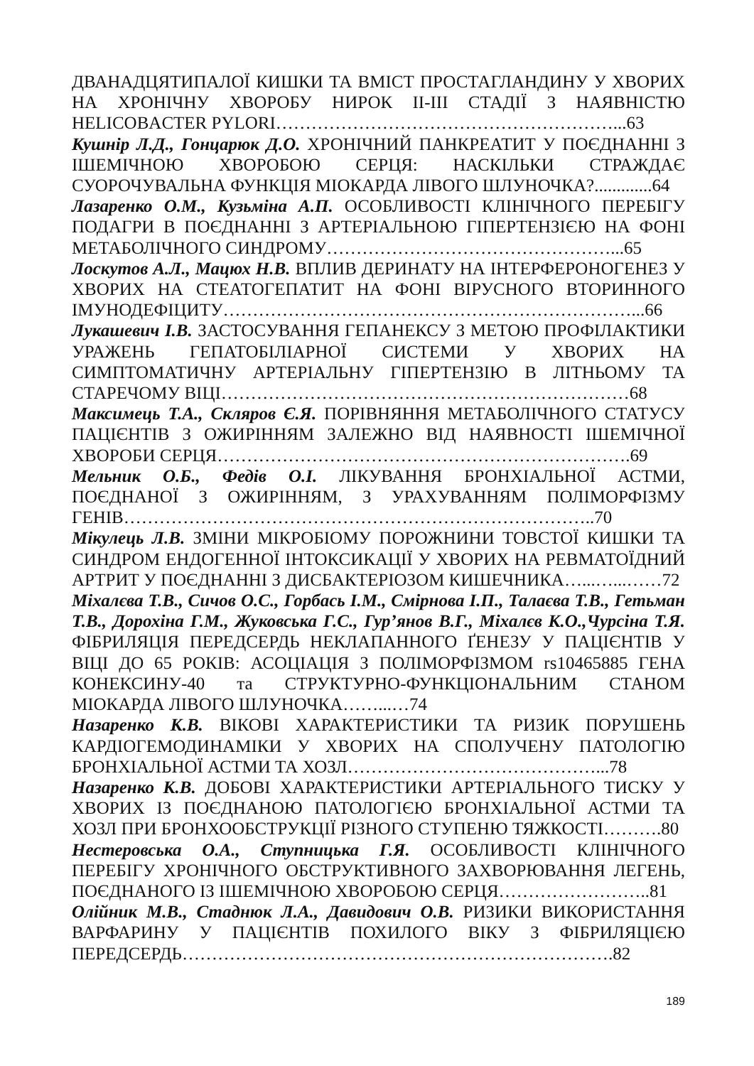ДВАНАДЦЯТИПАЛОЇ КИШКИ ТА ВМІСТ ПРОСТАГЛАНДИНУ У ХВОРИХ НА ХРОНІЧНУ ХВОРОБУ НИРОК II-III СТАДІЇ З НАЯВНІСТЮ HELICOBACTER PYLORI…………………………………………………...63
Кушнір Л.Д., Гонцарюк Д.О. ХРОНІЧНИЙ ПАНКРЕАТИТ У ПОЄДНАННІ З ІШЕМІЧНОЮ ХВОРОБОЮ СЕРЦЯ: НАСКІЛЬКИ СТРАЖДАЄ СУОРОЧУВАЛЬНА ФУНКЦІЯ МІОКАРДА ЛІВОГО ШЛУНОЧКА?.............64
Лазаренко О.М., Кузьміна А.П. ОСОБЛИВОСТІ КЛІНІЧНОГО ПЕРЕБІГУ ПОДАГРИ В ПОЄДНАННІ З АРТЕРІАЛЬНОЮ ГІПЕРТЕНЗІЄЮ НА ФОНІ МЕТАБОЛІЧНОГО СИНДРОМУ…………………………………………...65
Лоскутов А.Л., Мацюх Н.В. ВПЛИВ ДЕРИНАТУ НА ІНТЕРФЕРОНОГЕНЕЗ У ХВОРИХ НА СТЕАТОГЕПАТИТ НА ФОНІ ВІРУСНОГО ВТОРИННОГО ІМУНОДЕФІЦИТУ……………………………………………………………...66
Лукашевич І.В. ЗАСТОСУВАННЯ ГЕПАНЕКСУ З МЕТОЮ ПРОФІЛАКТИКИ УРАЖЕНЬ ГЕПАТОБІЛІАРНОЇ СИСТЕМИ У ХВОРИХ НА СИМПТОМАТИЧНУ АРТЕРІАЛЬНУ ГІПЕРТЕНЗІЮ В ЛІТНЬОМУ ТА СТАРЕЧОМУ ВІЦІ……………………………………………………………68
Максимець Т.А., Скляров Є.Я. ПОРІВНЯННЯ МЕТАБОЛІЧНОГО СТАТУСУ ПАЦІЄНТІВ З ОЖИРІННЯМ ЗАЛЕЖНО ВІД НАЯВНОСТІ ІШЕМІЧНОЇ ХВОРОБИ СЕРЦЯ…………………………………………………………….69
Мельник О.Б., Федів О.І. ЛІКУВАННЯ БРОНХІАЛЬНОЇ АСТМИ, ПОЄДНАНОЇ З ОЖИРІННЯМ, З УРАХУВАННЯМ ПОЛІМОРФІЗМУ ГЕНІВ……………………………………………………………………..70
Мікулець Л.В. ЗМІНИ МІКРОБІОМУ ПОРОЖНИНИ ТОВСТОЇ КИШКИ ТА СИНДРОМ ЕНДОГЕННОЇ ІНТОКСИКАЦІЇ У ХВОРИХ НА РЕВМАТОЇДНИЙ АРТРИТ У ПОЄДНАННІ З ДИСБАКТЕРІОЗОМ КИШЕЧНИКА…...…...……72
Міхалєва Т.В., Сичов О.С., Горбась І.М., Смірнова І.П., Талаєва Т.В., Гетьман Т.В., Дорохіна Г.М., Жуковська Г.С., Гур’янов В.Г., Міхалєв К.О.,Чурсіна Т.Я. ФІБРИЛЯЦІЯ ПЕРЕДСЕРДЬ НЕКЛАПАННОГО ҐЕНЕЗУ У ПАЦІЄНТІВ У ВІЦІ ДО 65 РОКІВ: АСОЦІАЦІЯ З ПОЛІМОРФІЗМОМ rs10465885 ГЕНА КОНЕКСИНУ-40 та СТРУКТУРНО-ФУНКЦІОНАЛЬНИМ СТАНОМ МІОКАРДА ЛІВОГО ШЛУНОЧКА……...…74
Назаренко К.В. ВІКОВІ ХАРАКТЕРИСТИКИ ТА РИЗИК ПОРУШЕНЬ КАРДІОГЕМОДИНАМІКИ У ХВОРИХ НА СПОЛУЧЕНУ ПАТОЛОГІЮ БРОНХІАЛЬНОЇ АСТМИ ТА ХОЗЛ……………………………………...78
Назаренко К.В. ДОБОВІ ХАРАКТЕРИСТИКИ АРТЕРІАЛЬНОГО ТИСКУ У ХВОРИХ ІЗ ПОЄДНАНОЮ ПАТОЛОГІЄЮ БРОНХІАЛЬНОЇ АСТМИ ТА ХОЗЛ ПРИ БРОНХООБСТРУКЦІЇ РІЗНОГО СТУПЕНЮ ТЯЖКОСТІ……….80
Нестеровська О.А., Ступницька Г.Я. ОСОБЛИВОСТІ КЛІНІЧНОГО ПЕРЕБІГУ ХРОНІЧНОГО ОБСТРУКТИВНОГО ЗАХВОРЮВАННЯ ЛЕГЕНЬ, ПОЄДНАНОГО ІЗ ІШЕМІЧНОЮ ХВОРОБОЮ СЕРЦЯ……………………..81
Олійник М.В., Стаднюк Л.А., Давидович О.В. РИЗИКИ ВИКОРИСТАННЯ ВАРФАРИНУ У ПАЦІЄНТІВ ПОХИЛОГО ВІКУ З ФІБРИЛЯЦІЄЮ ПЕРЕДСЕРДЬ……………………………………………………………….82
189